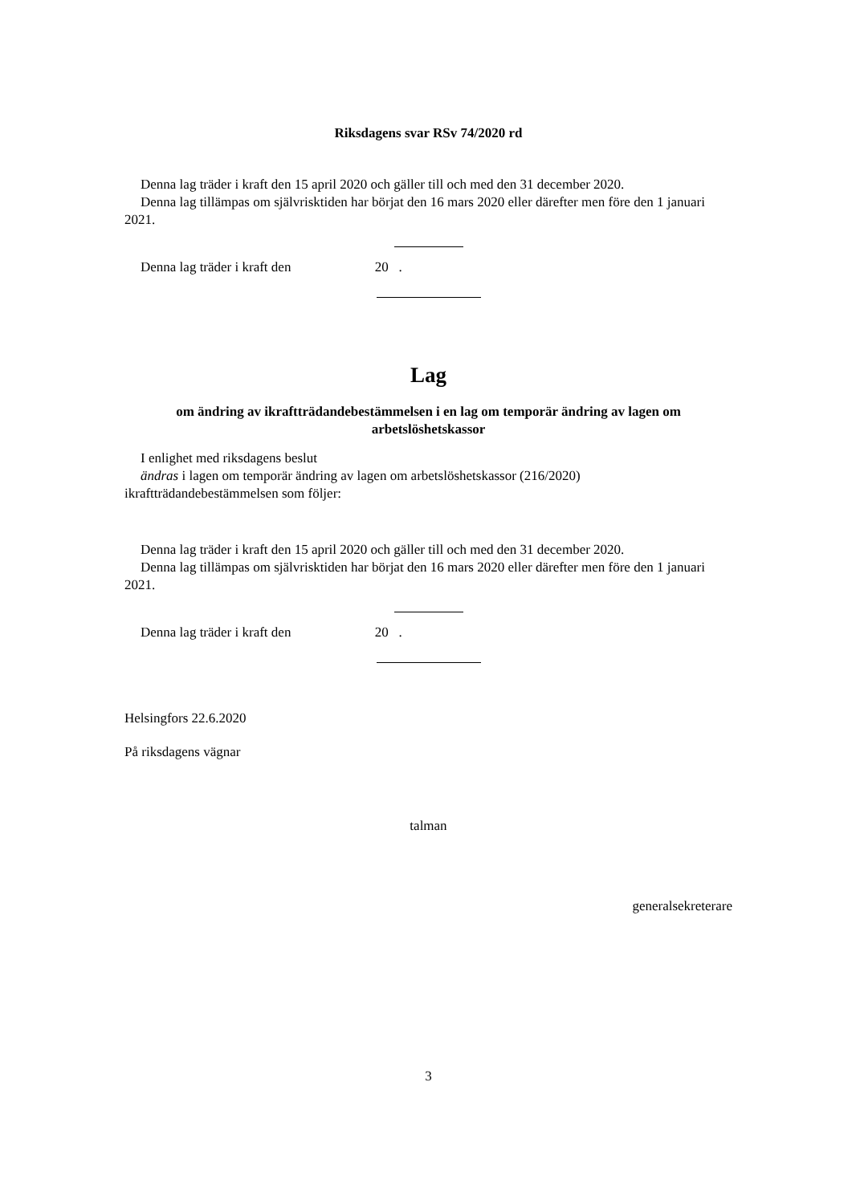Riksdagens svar RSv 74/2020 rd
Denna lag träder i kraft den 15 april 2020 och gäller till och med den 31 december 2020.
Denna lag tillämpas om självrisktiden har börjat den 16 mars 2020 eller därefter men före den 1 januari 2021.
Denna lag träder i kraft den 20 .
Lag
om ändring av ikraftträdandebestämmelsen i en lag om temporär ändring av lagen om arbetslöshetskassor
I enlighet med riksdagens beslut
ändras i lagen om temporär ändring av lagen om arbetslöshetskassor (216/2020) ikraftträdandebestämmelsen som följer:
Denna lag träder i kraft den 15 april 2020 och gäller till och med den 31 december 2020.
Denna lag tillämpas om självrisktiden har börjat den 16 mars 2020 eller därefter men före den 1 januari 2021.
Denna lag träder i kraft den 20 .
Helsingfors 22.6.2020
På riksdagens vägnar
talman
generalsekreterare
3